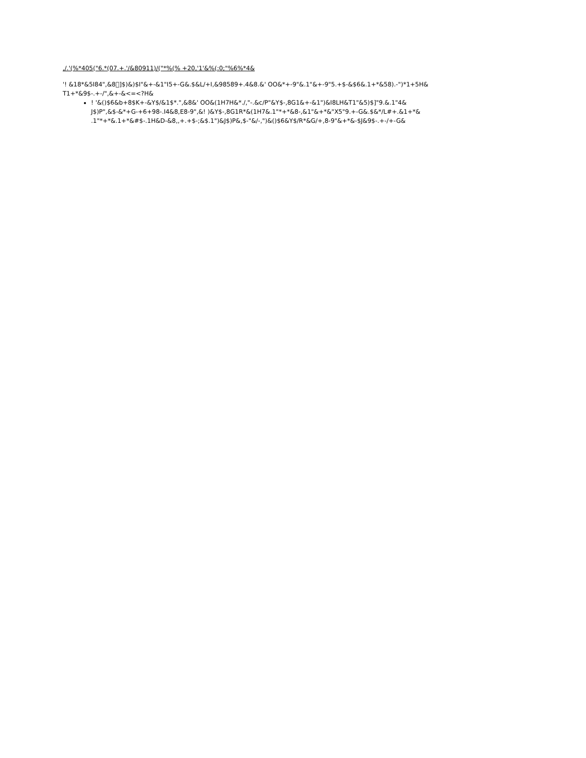,/.'(%*405("6.*(07.+.'/&80911)/("*%(% +20,'1'&%(:0;"%6%*4&
'! &18*&5I84",&8]$)&)$I"&+-&1"I5+-G&.$&L/+I,&98589+.4&8.&' OO&*+-9"&.1"&+-9"5.+$-&$6&.1+*&58).-")*1+5H&
T1+*&9$-.+-/",&+-&<=<?H&
! '&()$6&b+8$K+-&Y$/&1$*.",&8&' OO&(1H7H&*./,"-.&c/P"&Y$-,8G1&+-&1")&I8LH&T1"&5)$]"9.&.1"4&
J$)P",&$-&*+G-+6+98-.I4&8,E8-9",&! )&Y$-,8G1R*&(1H7&.1"*+*&8-,&1"&+*&"X5"9.+-G&.$&*/L#+.&1+*&
.1"*+*&.1+*&#$-.1H&D-&8,,+.+$-;&$.1")&J$)P&,$-"&/-,")&()$6&Y$/R*&G/+,8-9"&+*&-$J&9$-.+-/+-G&